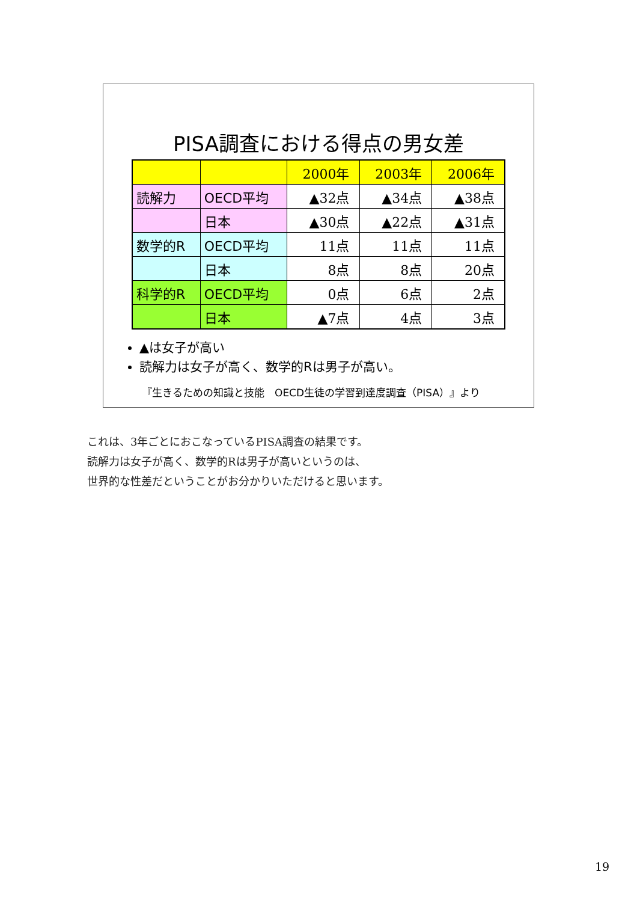PISA調査における得点の男女差
| | | 2000年 | 2003年 | 2006年 |
| 読解力 | OECD平均 | ▲32点 | ▲34点 | ▲38点 |
| | 日本 | ▲30点 | ▲22点 | ▲31点 |
| 数学的R | OECD平均 | 11点 | 11点 | 11点 |
| | 日本 | 8点 | 8点 | 20点 |
| 科学的R | OECD平均 | 0点 | 6点 | 2点 |
| | 日本 | ▲7点 | 4点 | 3点 |
▲は女子が高い
読解力は女子が高く、数学的Rは男子が高い。
『生きるための知識と技能　OECD生徒の学習到達度調査（PISA）』より
これは、3年ごとにおこなっているPISA調査の結果です。
読解力は女子が高く、数学的Rは男子が高いというのは、
世界的な性差だということがお分かりいただけると思います。
19